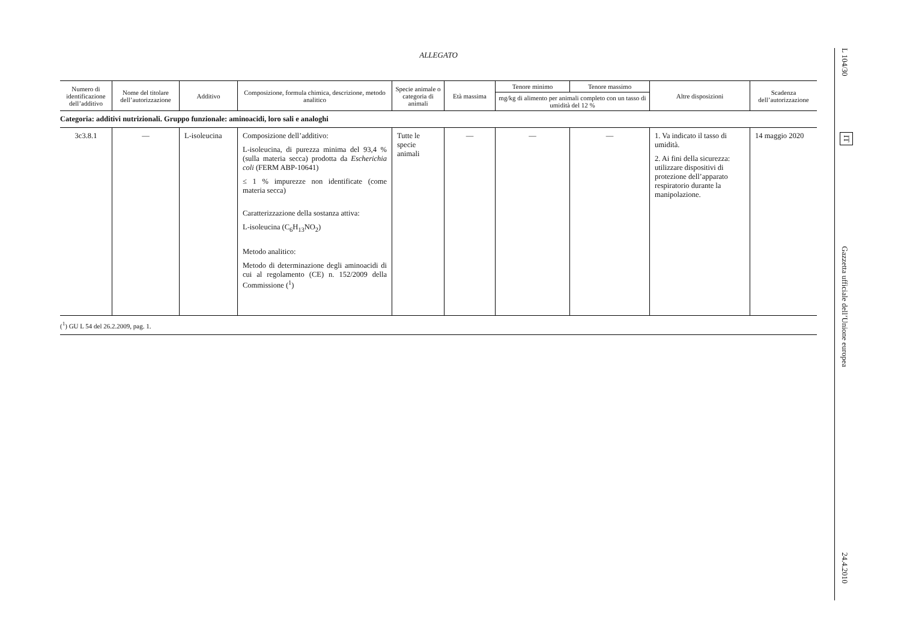ALLEGATO
| Numero di identificazione dell’additivo | Nome del titolare dell’autorizzazione | Additivo | Composizione, formula chimica, descrizione, metodo analitico | Specie animale o categoria di animali | Età massima | Tenore minimo | Tenore massimo | Altre disposizioni | Scadenza dell’autorizzazione |
| --- | --- | --- | --- | --- | --- | --- | --- | --- | --- |
| | | | | | | mg/kg di alimento per animali completo con un tasso di umidità del 12 % | | | |
| Categoria: additivi nutrizionali. Gruppo funzionale: aminoacidi, loro sali e analoghi | | | | | | | | | |
| 3c3.8.1 | — | L-isoleucina | Composizione dell’additivo: L-isoleucina, di purezza minima del 93,4 % (sulla materia secca) prodotta da Escherichia coli (FERM ABP-10641) ≤ 1 % impurezze non identificate (come materia secca) Caratterizzazione della sostanza attiva: L-isoleucina (C<sub>6</sub>H<sub>13</sub>NO<sub>2</sub>) Metodo analitico: Metodo di determinazione degli aminoacidi di cui al regolamento (CE) n. 152/2009 della Commissione (<sup>1</sup>) | Tutte le specie animali | — | — | — | 1. Va indicato il tasso di umidità. 2. Ai fini della sicurezza: utilizzare dispositivi di protezione dell’apparato respiratorio durante la manipolazione. | 14 maggio 2020 |
(<sup>1</sup>) GU L 54 del 26.2.2009, pag. 1.
L 104/30
IT
Gazzetta ufficiale dell’Unione europea
24.4.2010